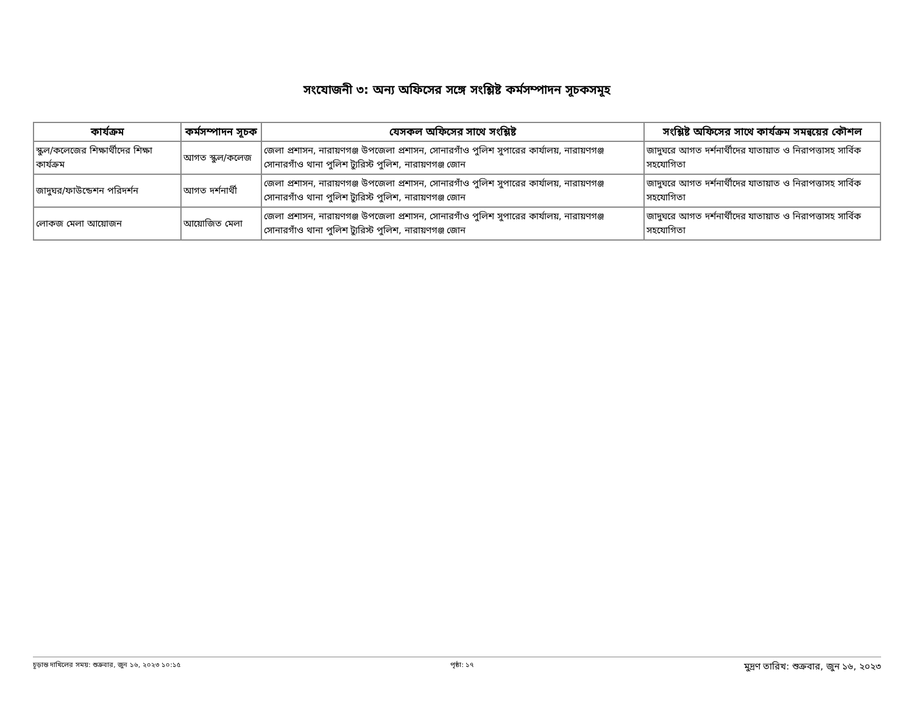সংযোজনী ৩: অন্য অফিসের সঙ্গে সংশ্লিষ্ট কর্মসম্পাদন সূচকসমূহ
| কার্যক্রম | কর্মসম্পাদন সূচক | যেসকল অফিসের সাথে সংশ্লিষ্ট | সংশ্লিষ্ট অফিসের সাথে কার্যক্রম সমন্বয়ের কৌশল |
| --- | --- | --- | --- |
| স্কুল/কলেজের শিক্ষার্থীদের শিক্ষা কার্যক্রম | আগত স্কুল/কলেজ | জেলা প্রশাসন, নারায়ণগঞ্জ উপজেলা প্রশাসন, সোনারগাঁও পুলিশ সুপারের কার্যালয়, নারায়ণগঞ্জ সোনারগাঁও থানা পুলিশ ট্যুরিস্ট পুলিশ, নারায়ণগঞ্জ জোন | জাদুঘরে আগত দর্শনার্থীদের যাতায়াত ও নিরাপত্তাসহ সার্বিক সহযোগিতা |
| জাদুঘর/ফাউন্ডেশন পরিদর্শন | আগত দর্শনার্থী | জেলা প্রশাসন, নারায়ণগঞ্জ উপজেলা প্রশাসন, সোনারগাঁও পুলিশ সুপারের কার্যালয়, নারায়ণগঞ্জ সোনারগাঁও থানা পুলিশ ট্যুরিস্ট পুলিশ, নারায়ণগঞ্জ জোন | জাদুঘরে আগত দর্শনার্থীদের যাতায়াত ও নিরাপত্তাসহ সার্বিক সহযোগিতা |
| লোকজ মেলা আয়োজন | আয়োজিত মেলা | জেলা প্রশাসন, নারায়ণগঞ্জ উপজেলা প্রশাসন, সোনারগাঁও পুলিশ সুপারের কার্যালয়, নারায়ণগঞ্জ সোনারগাঁও থানা পুলিশ ট্যুরিস্ট পুলিশ, নারায়ণগঞ্জ জোন | জাদুঘরে আগত দর্শনার্থীদের যাতায়াত ও নিরাপত্তাসহ সার্বিক সহযোগিতা |
চূড়ান্ত দাখিলের সময়: শুক্রবার, জুন ১৬, ২০২৩ ১০:১৫ পৃষ্ঠা: ১৭ মুদ্রণ তারিখ: শুক্রবার, জুন ১৬, ২০২৩